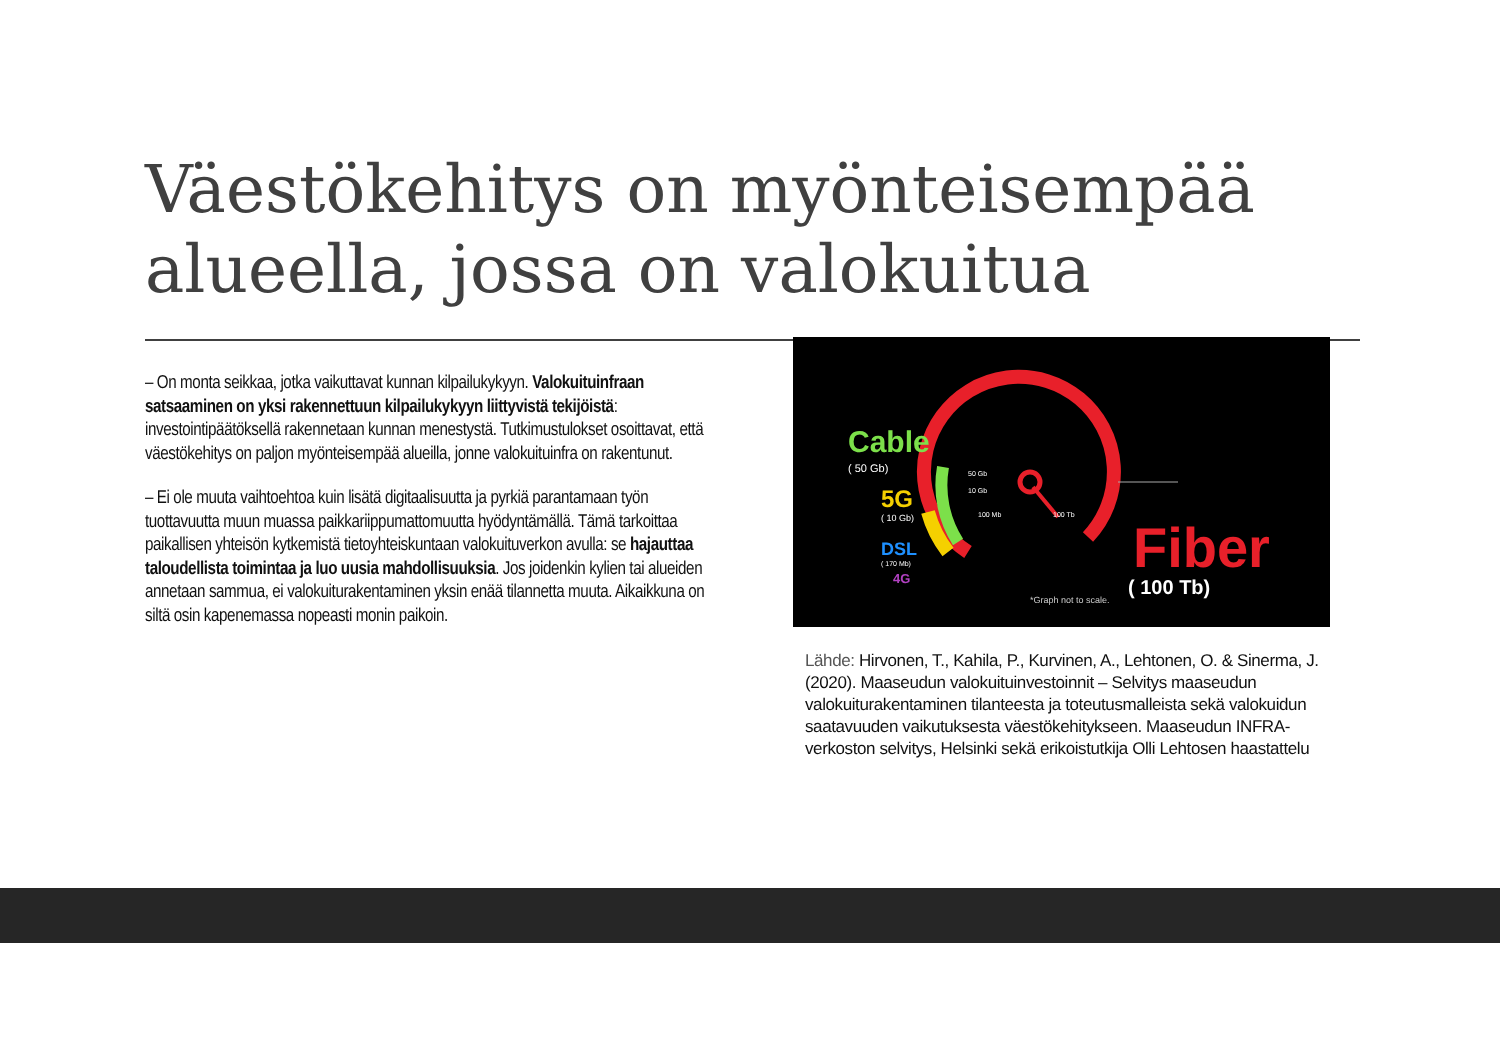Väestökehitys on myönteisempää
alueella, jossa on valokuitua
– On monta seikkaa, jotka vaikuttavat kunnan kilpailukykyyn. Valokuituinfraan satsaaminen on yksi rakennettuun kilpailukykyyn liittyvistä tekijöistä: investointipäätöksellä rakennetaan kunnan menestystä. Tutkimustulokset osoittavat, että väestökehitys on paljon myönteisempää alueilla, jonne valokuituinfra on rakentunut.
– Ei ole muuta vaihtoehtoa kuin lisätä digitaalisuutta ja pyrkiä parantamaan työn tuottavuutta muun muassa paikkariippumattomuutta hyödyntämällä. Tämä tarkoittaa paikallisen yhteisön kytkemistä tietoyhteiskuntaan valokuituverkon avulla: se hajauttaa taloudellista toimintaa ja luo uusia mahdollisuuksia. Jos joidenkin kylien tai alueiden annetaan sammua, ei valokuiturakentaminen yksin enää tilannetta muuta. Aikaikkuna on siltä osin kapenemassa nopeasti monin paikoin.
Cable
( 50 Gb)
5G
( 10 Gb)
DSL
( 170 Mb)
4G
50 Gb
10 Gb
100 Mb
100 Tb
Fiber
( 100 Tb)
*Graph not to scale.
Lähde: Hirvonen, T., Kahila, P., Kurvinen, A., Lehtonen, O. & Sinerma, J. (2020). Maaseudun valokuituinvestoinnit – Selvitys maaseudun valokuiturakentaminen tilanteesta ja toteutusmalleista sekä valokuidun saatavuuden vaikutuksesta väestökehitykseen. Maaseudun INFRA-verkoston selvitys, Helsinki sekä erikoistutkija Olli Lehtosen haastattelu